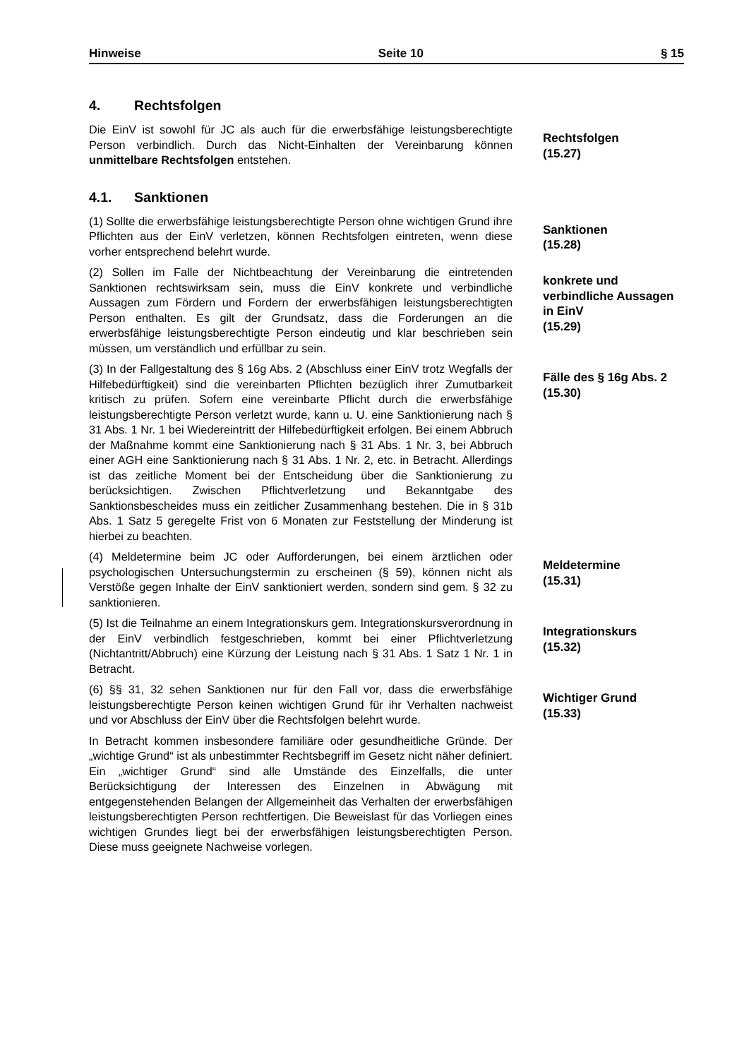Hinweise Seite 10 § 15
4. Rechtsfolgen
Die EinV ist sowohl für JC als auch für die erwerbsfähige leistungsberechtigte Person verbindlich. Durch das Nicht-Einhalten der Vereinbarung können unmittelbare Rechtsfolgen entstehen.
Rechtsfolgen
(15.27)
4.1. Sanktionen
(1) Sollte die erwerbsfähige leistungsberechtigte Person ohne wichtigen Grund ihre Pflichten aus der EinV verletzen, können Rechtsfolgen eintreten, wenn diese vorher entsprechend belehrt wurde.
Sanktionen
(15.28)
(2) Sollen im Falle der Nichtbeachtung der Vereinbarung die eintretenden Sanktionen rechtswirksam sein, muss die EinV konkrete und verbindliche Aussagen zum Fördern und Fordern der erwerbsfähigen leistungsberechtigten Person enthalten. Es gilt der Grundsatz, dass die Forderungen an die erwerbsfähige leistungsberechtigte Person eindeutig und klar beschrieben sein müssen, um verständlich und erfüllbar zu sein.
konkrete und verbindliche Aussagen in EinV
(15.29)
(3) In der Fallgestaltung des § 16g Abs. 2 (Abschluss einer EinV trotz Wegfalls der Hilfebedürftigkeit) sind die vereinbarten Pflichten bezüglich ihrer Zumutbarkeit kritisch zu prüfen. Sofern eine vereinbarte Pflicht durch die erwerbsfähige leistungsberechtigte Person verletzt wurde, kann u. U. eine Sanktionierung nach § 31 Abs. 1 Nr. 1 bei Wiedereintritt der Hilfebedürftigkeit erfolgen. Bei einem Abbruch der Maßnahme kommt eine Sanktionierung nach § 31 Abs. 1 Nr. 3, bei Abbruch einer AGH eine Sanktionierung nach § 31 Abs. 1 Nr. 2, etc. in Betracht. Allerdings ist das zeitliche Moment bei der Entscheidung über die Sanktionierung zu berücksichtigen. Zwischen Pflichtverletzung und Bekanntgabe des Sanktionsbescheides muss ein zeitlicher Zusammenhang bestehen. Die in § 31b Abs. 1 Satz 5 geregelte Frist von 6 Monaten zur Feststellung der Minderung ist hierbei zu beachten.
Fälle des § 16g Abs. 2
(15.30)
(4) Meldetermine beim JC oder Aufforderungen, bei einem ärztlichen oder psychologischen Untersuchungstermin zu erscheinen (§ 59), können nicht als Verstöße gegen Inhalte der EinV sanktioniert werden, sondern sind gem. § 32 zu sanktionieren.
Meldetermine
(15.31)
(5) Ist die Teilnahme an einem Integrationskurs gem. Integrationskursverordnung in der EinV verbindlich festgeschrieben, kommt bei einer Pflichtverletzung (Nichtantritt/Abbruch) eine Kürzung der Leistung nach § 31 Abs. 1 Satz 1 Nr. 1 in Betracht.
Integrationskurs
(15.32)
(6) §§ 31, 32 sehen Sanktionen nur für den Fall vor, dass die erwerbsfähige leistungsberechtigte Person keinen wichtigen Grund für ihr Verhalten nachweist und vor Abschluss der EinV über die Rechtsfolgen belehrt wurde.
In Betracht kommen insbesondere familiäre oder gesundheitliche Gründe. Der „wichtige Grund“ ist als unbestimmter Rechtsbegriff im Gesetz nicht näher definiert. Ein „wichtiger Grund“ sind alle Umstände des Einzelfalls, die unter Berücksichtigung der Interessen des Einzelnen in Abwägung mit entgegenstehenden Belangen der Allgemeinheit das Verhalten der erwerbsfähigen leistungsberechtigten Person rechtfertigen. Die Beweislast für das Vorliegen eines wichtigen Grundes liegt bei der erwerbsfähigen leistungsberechtigten Person. Diese muss geeignete Nachweise vorlegen.
Wichtiger Grund
(15.33)